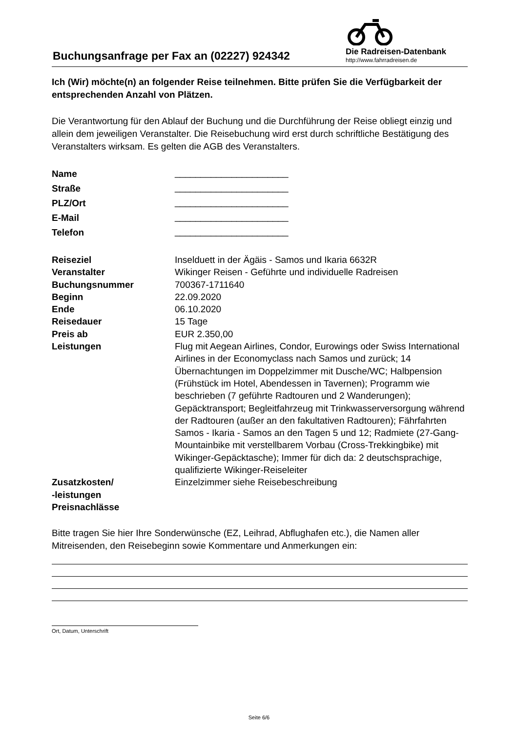Buchungsanfrage per Fax an (02227) 924342
Die Radreisen-Datenbank
http://www.fahrradreisen.de
Ich (Wir) möchte(n) an folgender Reise teilnehmen. Bitte prüfen Sie die Verfügbarkeit der entsprechenden Anzahl von Plätzen.
Die Verantwortung für den Ablauf der Buchung und die Durchführung der Reise obliegt einzig und allein dem jeweiligen Veranstalter. Die Reisebuchung wird erst durch schriftliche Bestätigung des Veranstalters wirksam. Es gelten die AGB des Veranstalters.
| Name | ______________________ |
| Straße | ______________________ |
| PLZ/Ort | ______________________ |
| E-Mail | ______________________ |
| Telefon | ______________________ |
| Reiseziel | Inselduett in der Ägäis - Samos und Ikaria 6632R |
| Veranstalter | Wikinger Reisen - Geführte und individuelle Radreisen |
| Buchungsnummer | 700367-1711640 |
| Beginn | 22.09.2020 |
| Ende | 06.10.2020 |
| Reisedauer | 15 Tage |
| Preis ab | EUR 2.350,00 |
| Leistungen | Flug mit Aegean Airlines, Condor, Eurowings oder Swiss International Airlines in der Economyclass nach Samos und zurück; 14 Übernachtungen im Doppelzimmer mit Dusche/WC; Halbpension (Frühstück im Hotel, Abendessen in Tavernen); Programm wie beschrieben (7 geführte Radtouren und 2 Wanderungen); Gepäcktransport; Begleitfahrzeug mit Trinkwasserversorgung während der Radtouren (außer an den fakultativen Radtouren); Fährfahrten Samos - Ikaria - Samos an den Tagen 5 und 12; Radmiete (27-Gang-Mountainbike mit verstellbarem Vorbau (Cross-Trekkingbike) mit Wikinger-Gepäcktasche); Immer für dich da: 2 deutschsprachige, qualifizierte Wikinger-Reiseleiter |
| Zusatzkosten/ -leistungen Preisnachlässe | Einzelzimmer siehe Reisebeschreibung |
Bitte tragen Sie hier Ihre Sonderwünsche (EZ, Leihrad, Abflughafen etc.), die Namen aller Mitreisenden, den Reisebeginn sowie Kommentare und Anmerkungen ein:
Ort, Datum, Unterschrift
Seite 6/6